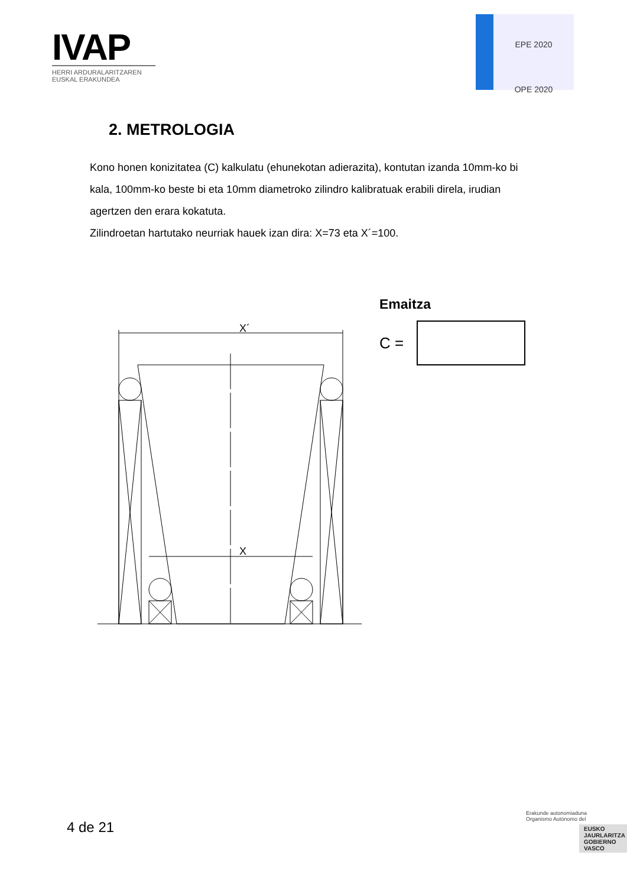IVAP
HERRI ARDURALARITZAREN
EUSKAL ERAKUNDEA
EPE 2020
OPE 2020
2. METROLOGIA
Kono honen konizitatea (C) kalkulatu (ehunekotan adierazita), kontutan izanda 10mm-ko bi kala, 100mm-ko beste bi eta 10mm diametroko zilindro kalibratuak erabili direla, irudian agertzen den erara kokatuta.
Zilindroetan hartutako neurriak hauek izan dira: X=73 eta X´=100.
X´
X
Emaitza
C =
4 de 21
Erakunde autonomiaduna
Organismo Autónomo del
EUSKO JAURLARITZA
GOBIERNO VASCO